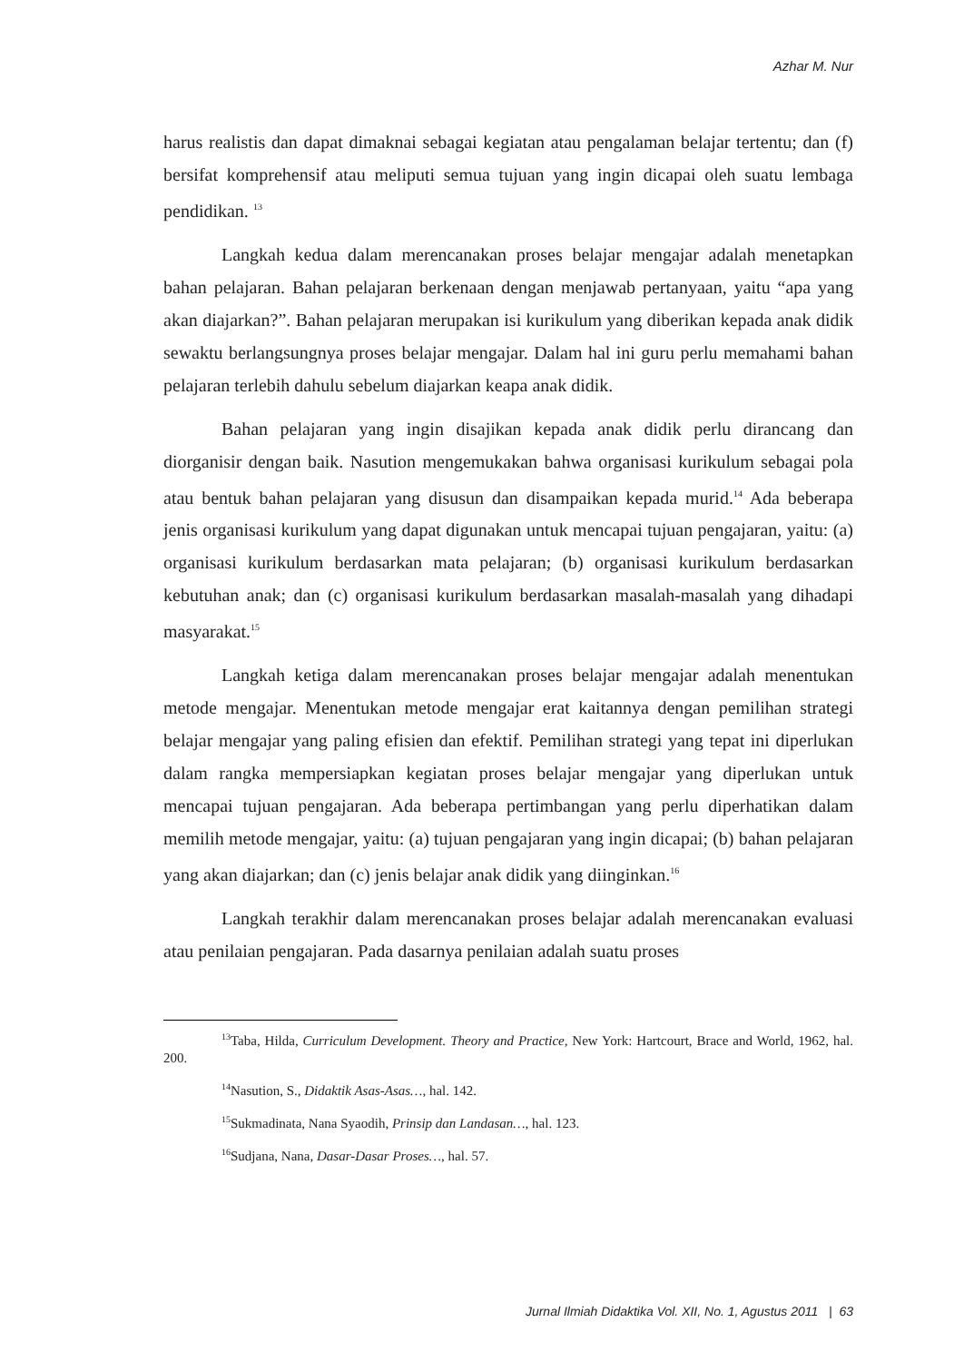Azhar M. Nur
harus realistis dan dapat dimaknai sebagai kegiatan atau pengalaman belajar tertentu; dan (f) bersifat komprehensif atau meliputi semua tujuan yang ingin dicapai oleh suatu lembaga pendidikan. <sup>13</sup>
Langkah kedua dalam merencanakan proses belajar mengajar adalah menetapkan bahan pelajaran. Bahan pelajaran berkenaan dengan menjawab pertanyaan, yaitu “apa yang akan diajarkan?”. Bahan pelajaran merupakan isi kurikulum yang diberikan kepada anak didik sewaktu berlangsungnya proses belajar mengajar. Dalam hal ini guru perlu memahami bahan pelajaran terlebih dahulu sebelum diajarkan keapa anak didik.
Bahan pelajaran yang ingin disajikan kepada anak didik perlu dirancang dan diorganisir dengan baik. Nasution mengemukakan bahwa organisasi kurikulum sebagai pola atau bentuk bahan pelajaran yang disusun dan disampaikan kepada murid.<sup>14</sup> Ada beberapa jenis organisasi kurikulum yang dapat digunakan untuk mencapai tujuan pengajaran, yaitu: (a) organisasi kurikulum berdasarkan mata pelajaran; (b) organisasi kurikulum berdasarkan kebutuhan anak; dan (c) organisasi kurikulum berdasarkan masalah-masalah yang dihadapi masyarakat.<sup>15</sup>
Langkah ketiga dalam merencanakan proses belajar mengajar adalah menentukan metode mengajar. Menentukan metode mengajar erat kaitannya dengan pemilihan strategi belajar mengajar yang paling efisien dan efektif. Pemilihan strategi yang tepat ini diperlukan dalam rangka mempersiapkan kegiatan proses belajar mengajar yang diperlukan untuk mencapai tujuan pengajaran. Ada beberapa pertimbangan yang perlu diperhatikan dalam memilih metode mengajar, yaitu: (a) tujuan pengajaran yang ingin dicapai; (b) bahan pelajaran yang akan diajarkan; dan (c) jenis belajar anak didik yang diinginkan.<sup>16</sup>
Langkah terakhir dalam merencanakan proses belajar adalah merencanakan evaluasi atau penilaian pengajaran. Pada dasarnya penilaian adalah suatu proses
<sup>13</sup> Taba, Hilda, Curriculum Development. Theory and Practice, New York: Hartcourt, Brace and World, 1962, hal. 200.
<sup>14</sup> Nasution, S., Didaktik Asas-Asas…, hal. 142.
<sup>15</sup> Sukmadinata, Nana Syaodih, Prinsip dan Landasan…, hal. 123.
<sup>16</sup> Sudjana, Nana, Dasar-Dasar Proses…, hal. 57.
Jurnal Ilmiah Didaktika Vol. XII, No. 1, Agustus 2011 | 63